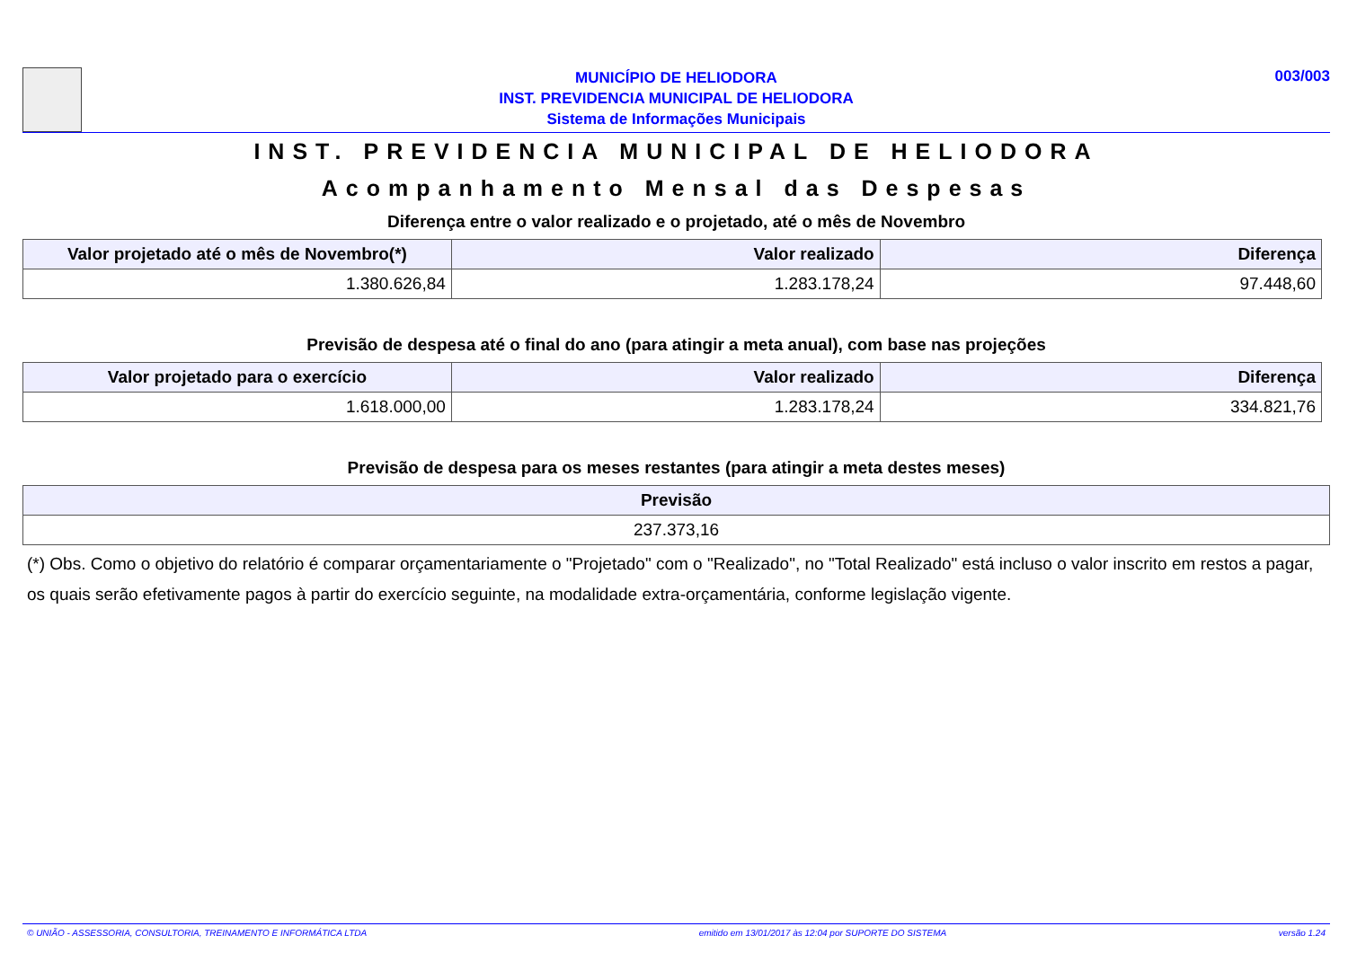MUNICÍPIO DE HELIODORA
INST. PREVIDENCIA MUNICIPAL DE HELIODORA
Sistema de Informações Municipais
003/003
INST. PREVIDENCIA MUNICIPAL DE HELIODORA
Acompanhamento Mensal das Despesas
Diferença entre o valor realizado e o projetado, até o mês de Novembro
| Valor projetado até o mês de Novembro(*) | Valor realizado | Diferença |
| --- | --- | --- |
| 1.380.626,84 | 1.283.178,24 | 97.448,60 |
Previsão de despesa até o final do ano (para atingir a meta anual), com base nas projeções
| Valor projetado para o exercício | Valor realizado | Diferença |
| --- | --- | --- |
| 1.618.000,00 | 1.283.178,24 | 334.821,76 |
Previsão de despesa para os meses restantes (para atingir a meta destes meses)
| Previsão |
| --- |
| 237.373,16 |
(*) Obs. Como o objetivo do relatório é comparar orçamentariamente o "Projetado" com o "Realizado", no "Total Realizado" está incluso o valor inscrito em restos a pagar, os quais serão efetivamente pagos à partir do exercício seguinte, na modalidade extra-orçamentária, conforme legislação vigente.
© UNIÃO - ASSESSORIA, CONSULTORIA, TREINAMENTO E INFORMÁTICA LTDA emitido em 13/01/2017 às 12:04 por SUPORTE DO SISTEMA versão 1.24